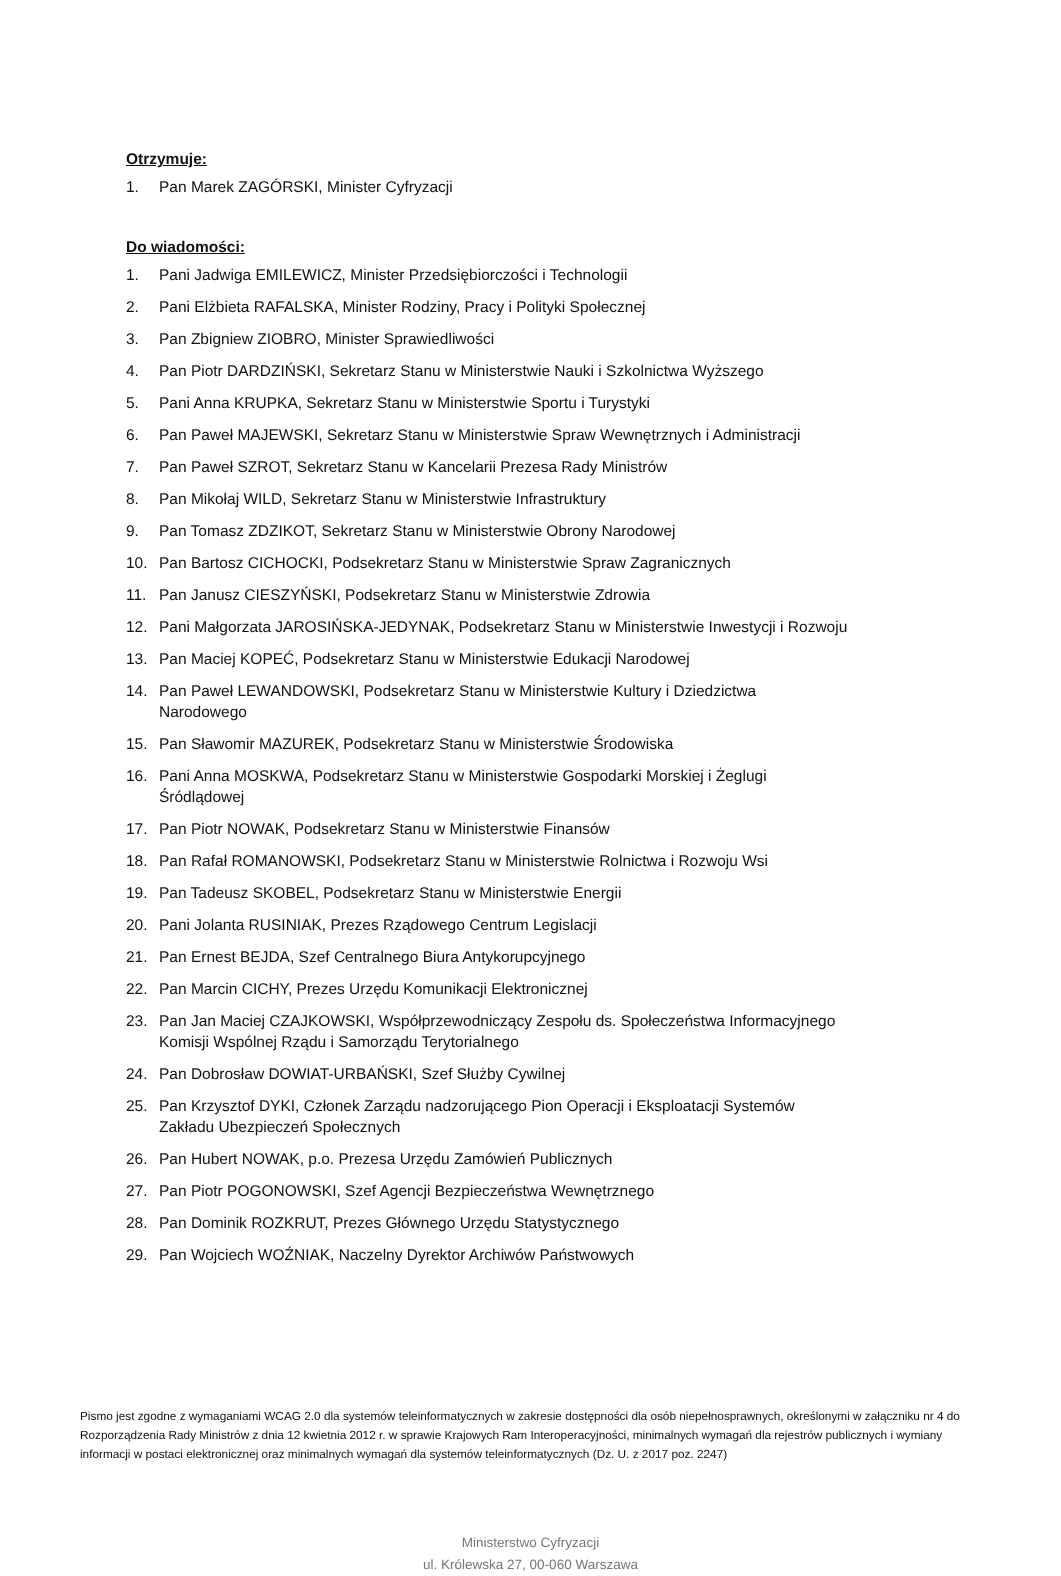Otrzymuje:
1. Pan Marek ZAGÓRSKI, Minister Cyfryzacji
Do wiadomości:
1. Pani Jadwiga EMILEWICZ, Minister Przedsiębiorczości i Technologii
2. Pani Elżbieta RAFALSKA, Minister Rodziny, Pracy i Polityki Społecznej
3. Pan Zbigniew ZIOBRO, Minister Sprawiedliwości
4. Pan Piotr DARDZIŃSKI, Sekretarz Stanu w Ministerstwie Nauki i Szkolnictwa Wyższego
5. Pani Anna KRUPKA, Sekretarz Stanu w Ministerstwie Sportu i Turystyki
6. Pan Paweł MAJEWSKI, Sekretarz Stanu w Ministerstwie Spraw Wewnętrznych i Administracji
7. Pan Paweł SZROT, Sekretarz Stanu w Kancelarii Prezesa Rady Ministrów
8. Pan Mikołaj WILD, Sekretarz Stanu w Ministerstwie Infrastruktury
9. Pan Tomasz ZDZIKOT, Sekretarz Stanu w Ministerstwie Obrony Narodowej
10. Pan Bartosz CICHOCKI, Podsekretarz Stanu w Ministerstwie Spraw Zagranicznych
11. Pan Janusz CIESZYŃSKI, Podsekretarz Stanu w Ministerstwie Zdrowia
12. Pani Małgorzata JAROSIŃSKA-JEDYNAK, Podsekretarz Stanu w Ministerstwie Inwestycji i Rozwoju
13. Pan Maciej KOPEĆ, Podsekretarz Stanu w Ministerstwie Edukacji Narodowej
14. Pan Paweł LEWANDOWSKI, Podsekretarz Stanu w Ministerstwie Kultury i Dziedzictwa
Narodowego
15. Pan Sławomir MAZUREK, Podsekretarz Stanu w Ministerstwie Środowiska
16. Pani Anna MOSKWA, Podsekretarz Stanu w Ministerstwie Gospodarki Morskiej i Żeglugi
Śródlądowej
17. Pan Piotr NOWAK, Podsekretarz Stanu w Ministerstwie Finansów
18. Pan Rafał ROMANOWSKI, Podsekretarz Stanu w Ministerstwie Rolnictwa i Rozwoju Wsi
19. Pan Tadeusz SKOBEL, Podsekretarz Stanu w Ministerstwie Energii
20. Pani Jolanta RUSINIAK, Prezes Rządowego Centrum Legislacji
21. Pan Ernest BEJDA, Szef Centralnego Biura Antykorupcyjnego
22. Pan Marcin CICHY, Prezes Urzędu Komunikacji Elektronicznej
23. Pan Jan Maciej CZAJKOWSKI, Współprzewodniczący Zespołu ds. Społeczeństwa Informacyjnego
Komisji Wspólnej Rządu i Samorządu Terytorialnego
24. Pan Dobrosław DOWIAT-URBAŃSKI, Szef Służby Cywilnej
25. Pan Krzysztof DYKI, Członek Zarządu nadzorującego Pion Operacji i Eksploatacji Systemów
Zakładu Ubezpieczeń Społecznych
26. Pan Hubert NOWAK, p.o. Prezesa Urzędu Zamówień Publicznych
27. Pan Piotr POGONOWSKI, Szef Agencji Bezpieczeństwa Wewnętrznego
28. Pan Dominik ROZKRUT, Prezes Głównego Urzędu Statystycznego
29. Pan Wojciech WOŹNIAK, Naczelny Dyrektor Archiwów Państwowych
Pismo jest zgodne z wymaganiami WCAG 2.0 dla systemów teleinformatycznych w zakresie dostępności dla osób niepełnosprawnych, określonymi w załączniku nr 4 do Rozporządzenia Rady Ministrów z dnia 12 kwietnia 2012 r. w sprawie Krajowych Ram Interoperacyjności, minimalnych wymagań dla rejestrów publicznych i wymiany informacji w postaci elektronicznej oraz minimalnych wymagań dla systemów teleinformatycznych (Dz. U. z 2017 poz. 2247)
Ministerstwo Cyfryzacji
ul. Królewska 27, 00-060 Warszawa